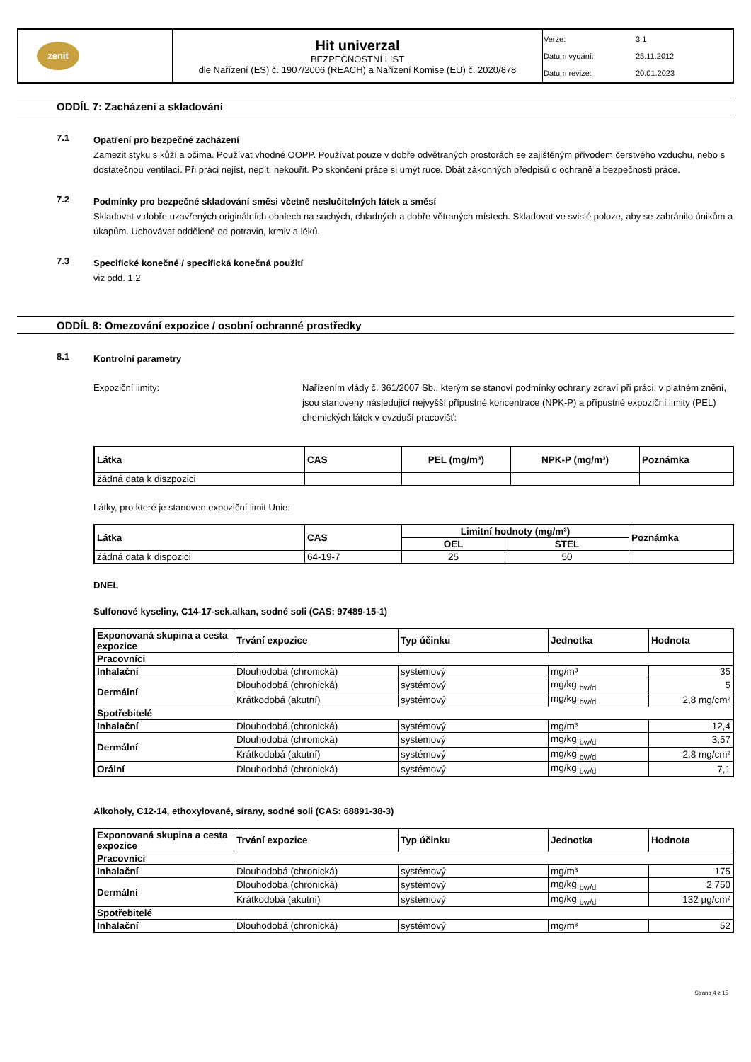| zenit | Hit univerzal BEZPEČNOSTNÍ LIST dle Nařízení (ES) č. 1907/2006 (REACH) a Nařízení Komise (EU) č. 2020/878 | Verze: 3.1 Datum vydání: 25.11.2012 Datum revize: 20.01.2023 |
ODDÍL 7: Zacházení a skladování
7.1
Opatření pro bezpečné zacházení
Zamezit styku s kůží a očima. Používat vhodné OOPP. Používat pouze v dobře odvětraných prostorách se zajištěným přívodem čerstvého vzduchu, nebo s dostatečnou ventilací. Při práci nejíst, nepít, nekouřit. Po skončení práce si umýt ruce. Dbát zákonných předpisů o ochraně a bezpečnosti práce.
7.2
Podmínky pro bezpečné skladování směsi včetně neslučitelných látek a směsí
Skladovat v dobře uzavřených originálních obalech na suchých, chladných a dobře větraných místech. Skladovat ve svislé poloze, aby se zabránilo únikům a úkapům. Uchovávat odděleně od potravin, krmiv a léků.
7.3
Specifické konečné / specifická konečná použití
viz odd. 1.2
ODDÍL 8: Omezování expozice / osobní ochranné prostředky
8.1
Kontrolní parametry
Expoziční limity: Nařízením vlády č. 361/2007 Sb., kterým se stanoví podmínky ochrany zdraví při práci, v platném znění, jsou stanoveny následující nejvyšší přípustné koncentrace (NPK-P) a přípustné expoziční limity (PEL) chemických látek v ovzduší pracovišť:
| Látka | CAS | PEL (mg/m³) | NPK-P (mg/m³) | Poznámka |
| --- | --- | --- | --- | --- |
| žádná data k diszpozici | | | | |
Látky, pro které je stanoven expoziční limit Unie:
| Látka | CAS | Limitní hodnoty (mg/m³) | | Poznámka |
| --- | --- | --- | --- | --- |
| | | OEL | STEL | |
| žádná data k dispozici | 64-19-7 | 25 | 50 | |
DNEL
Sulfonové kyseliny, C14-17-sek.alkan, sodné soli (CAS: 97489-15-1)
| Exponovaná skupina a cesta expozice | Trvání expozice | Typ účinku | Jednotka | Hodnota |
| --- | --- | --- | --- | --- |
| Pracovníci | | | | |
| Inhalační | Dlouhodobá (chronická) | systémový | mg/m³ | 35 |
| Dermální | Dlouhodobá (chronická) | systémový | mg/kg <sub>bw/d</sub> | 5 |
| | Krátkodobá (akutní) | systémový | mg/kg <sub>bw/d</sub> | 2,8 mg/cm² |
| Spotřebitelé | | | | |
| Inhalační | Dlouhodobá (chronická) | systémový | mg/m³ | 12,4 |
| Dermální | Dlouhodobá (chronická) | systémový | mg/kg <sub>bw/d</sub> | 3,57 |
| | Krátkodobá (akutní) | systémový | mg/kg <sub>bw/d</sub> | 2,8 mg/cm² |
| Orální | Dlouhodobá (chronická) | systémový | mg/kg <sub>bw/d</sub> | 7,1 |
Alkoholy, C12-14, ethoxylované, sírany, sodné soli (CAS: 68891-38-3)
| Exponovaná skupina a cesta expozice | Trvání expozice | Typ účinku | Jednotka | Hodnota |
| --- | --- | --- | --- | --- |
| Pracovníci | | | | |
| Inhalační | Dlouhodobá (chronická) | systémový | mg/m³ | 175 |
| Dermální | Dlouhodobá (chronická) | systémový | mg/kg <sub>bw/d</sub> | 2 750 |
| | Krátkodobá (akutní) | systémový | mg/kg <sub>bw/d</sub> | 132 µg/cm² |
| Spotřebitelé | | | | |
| Inhalační | Dlouhodobá (chronická) | systémový | mg/m³ | 52 |
Strana 4 z 15